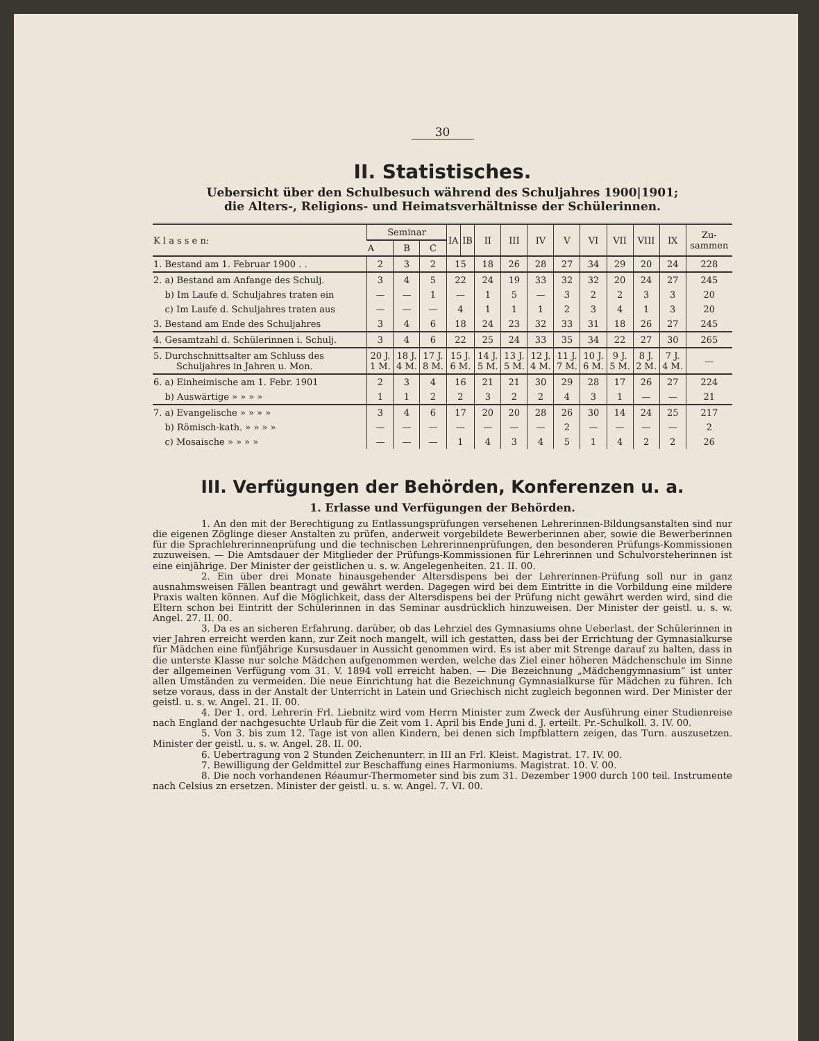30
II. Statistisches.
Uebersicht über den Schulbesuch während des Schuljahres 1900|1901;
die Alters-, Religions- und Heimatsverhältnisse der Schülerinnen.
| K l a s s e n: | Seminar | | | IA | IB | II | III | IV | V | VI | VII | VIII | IX | Zu- sammen |
| --- | --- | --- | --- | --- | --- | --- | --- | --- | --- | --- | --- | --- | --- | --- |
| | A | B | C | | | | | | | | | | | |
| 1. Bestand am 1. Februar 1900 . . | 2 | 3 | 2 | 15 | | 18 | 26 | 28 | 27 | 34 | 29 | 20 | 24 | 228 |
| 2. a) Bestand am Anfange des Schulj. | 3 | 4 | 5 | 22 | | 24 | 19 | 33 | 32 | 32 | 20 | 24 | 27 | 245 |
| b) Im Laufe d. Schuljahres traten ein | — | — | 1 | — | | 1 | 5 | — | 3 | 2 | 2 | 3 | 3 | 20 |
| c) Im Laufe d. Schuljahres traten aus | — | — | — | 4 | | 1 | 1 | 1 | 2 | 3 | 4 | 1 | 3 | 20 |
| 3. Bestand am Ende des Schuljahres | 3 | 4 | 6 | 18 | | 24 | 23 | 32 | 33 | 31 | 18 | 26 | 27 | 245 |
| 4. Gesamtzahl d. Schülerinnen i. Schulj. | 3 | 4 | 6 | 22 | | 25 | 24 | 33 | 35 | 34 | 22 | 27 | 30 | 265 |
| 5. Durchschnittsalter am Schluss des Schuljahres in Jahren u. Mon. | 20 J. 1 M. | 18 J. 4 M. | 17 J. 8 M. | 15 J. 6 M. | | 14 J. 5 M. | 13 J. 5 M. | 12 J. 4 M. | 11 J. 7 M. | 10 J. 6 M. | 9 J. 5 M. | 8 J. 2 M. | 7 J. 4 M. | — |
| 6. a) Einheimische am 1. Febr. 1901 | 2 | 3 | 4 | 16 | | 21 | 21 | 30 | 29 | 28 | 17 | 26 | 27 | 224 |
| b) Auswärtige » » » » | 1 | 1 | 2 | 2 | | 3 | 2 | 2 | 4 | 3 | 1 | — | — | 21 |
| 7. a) Evangelische » » » » | 3 | 4 | 6 | 17 | | 20 | 20 | 28 | 26 | 30 | 14 | 24 | 25 | 217 |
| b) Römisch-kath. » » » » | — | — | — | — | | — | — | — | 2 | — | — | — | — | 2 |
| c) Mosaische » » » » | — | — | — | 1 | | 4 | 3 | 4 | 5 | 1 | 4 | 2 | 2 | 26 |
III. Verfügungen der Behörden, Konferenzen u. a.
1. Erlasse und Verfügungen der Behörden.
1. An den mit der Berechtigung zu Entlassungsprüfungen versehenen Lehrerinnen-Bildungsanstalten sind nur die eigenen Zöglinge dieser Anstalten zu prüfen, anderweit vorgebildete Bewerberinnen aber, sowie die Bewerberinnen für die Sprachlehrerinnenprüfung und die technischen Lehrerinnenprüfungen, den besonderen Prüfungs-Kommissionen zuzuweisen. — Die Amtsdauer der Mitglieder der Prüfungs-Kommissionen für Lehrerinnen und Schulvorsteherinnen ist eine einjährige. Der Minister der geistlichen u. s. w. Angelegenheiten. 21. II. 00.
2. Ein über drei Monate hinausgehender Altersdispens bei der Lehrerinnen-Prüfung soll nur in ganz ausnahmsweisen Fällen beantragt und gewährt werden. Dagegen wird bei dem Eintritte in die Vorbildung eine mildere Praxis walten können. Auf die Möglichkeit, dass der Altersdispens bei der Prüfung nicht gewährt werden wird, sind die Eltern schon bei Eintritt der Schülerinnen in das Seminar ausdrücklich hinzuweisen. Der Minister der geistl. u. s. w. Angel. 27. II. 00.
3. Da es an sicheren Erfahrung. darüber, ob das Lehrziel des Gymnasiums ohne Ueberlast. der Schülerinnen in vier Jahren erreicht werden kann, zur Zeit noch mangelt, will ich gestatten, dass bei der Errichtung der Gymnasialkurse für Mädchen eine fünfjährige Kursusdauer in Aussicht genommen wird. Es ist aber mit Strenge darauf zu halten, dass in die unterste Klasse nur solche Mädchen aufgenommen werden, welche das Ziel einer höheren Mädchenschule im Sinne der allgemeinen Verfügung vom 31. V. 1894 voll erreicht haben. — Die Bezeichnung „Mädchengymnasium“ ist unter allen Umständen zu vermeiden. Die neue Einrichtung hat die Bezeichnung Gymnasialkurse für Mädchen zu führen. Ich setze voraus, dass in der Anstalt der Unterricht in Latein und Griechisch nicht zugleich begonnen wird. Der Minister der geistl. u. s. w. Angel. 21. II. 00.
4. Der 1. ord. Lehrerin Frl. Liebnitz wird vom Herrn Minister zum Zweck der Ausführung einer Studienreise nach England der nachgesuchte Urlaub für die Zeit vom 1. April bis Ende Juni d. J. erteilt. Pr.-Schulkoll. 3. IV. 00.
5. Von 3. bis zum 12. Tage ist von allen Kindern, bei denen sich Impfblattern zeigen, das Turn. auszusetzen. Minister der geistl. u. s. w. Angel. 28. II. 00.
6. Uebertragung von 2 Stunden Zeichenunterr. in III an Frl. Kleist. Magistrat. 17. IV. 00.
7. Bewilligung der Geldmittel zur Beschaffung eines Harmoniums. Magistrat. 10. V. 00.
8. Die noch vorhandenen Réaumur-Thermometer sind bis zum 31. Dezember 1900 durch 100 teil. Instrumente nach Celsius zn ersetzen. Minister der geistl. u. s. w. Angel. 7. VI. 00.